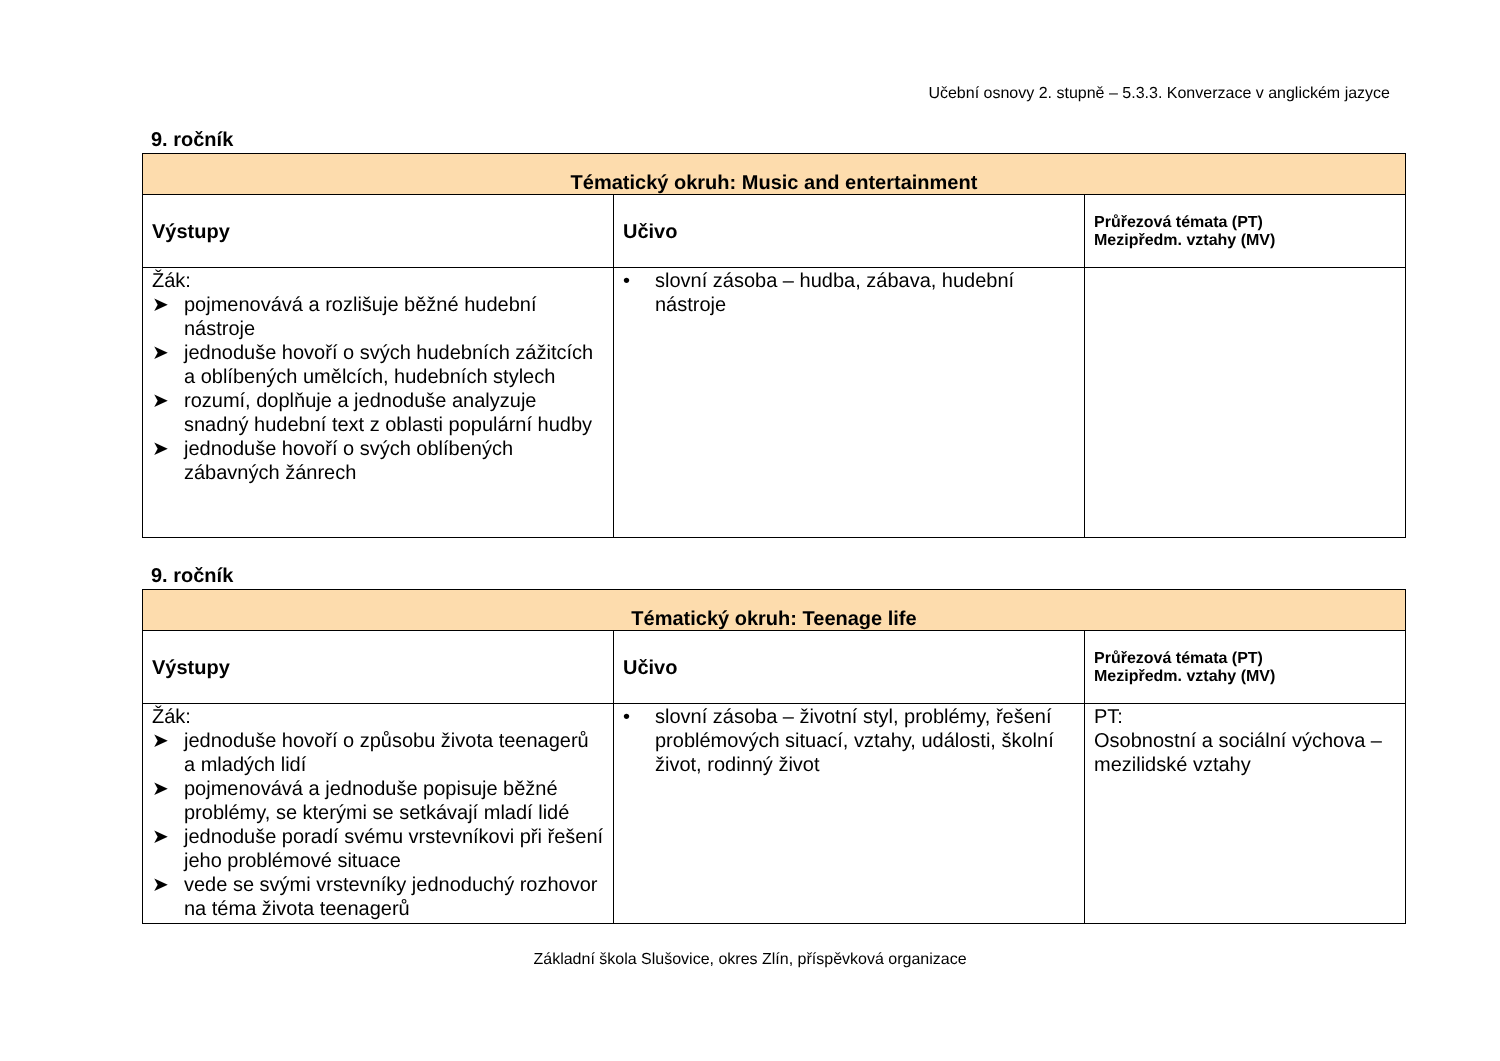Učební osnovy 2. stupně – 5.3.3. Konverzace v anglickém jazyce
9. ročník
| Tématický okruh: Music and entertainment | | |
| --- | --- | --- |
| Výstupy | Učivo | Průřezová témata (PT) Mezipředm. vztahy (MV) |
| Žák: ➤ pojmenovává a rozlišuje běžné hudební nástroje ➤ jednoduše hovoří o svých hudebních zážitcích a oblíbených umělcích, hudebních stylech ➤ rozumí, doplňuje a jednoduše analyzuje snadný hudební text z oblasti populární hudby ➤ jednoduše hovoří o svých oblíbených zábavných žánrech | • slovní zásoba – hudba, zábava, hudební nástroje | |
9. ročník
| Tématický okruh: Teenage life | | |
| --- | --- | --- |
| Výstupy | Učivo | Průřezová témata (PT) Mezipředm. vztahy (MV) |
| Žák: ➤ jednoduše hovoří o způsobu života teenagerů a mladých lidí ➤ pojmenovává a jednoduše popisuje běžné problémy, se kterými se setkávají mladí lidé ➤ jednoduše poradí svému vrstevníkovi při řešení jeho problémové situace ➤ vede se svými vrstevníky jednoduchý rozhovor na téma života teenagerů | • slovní zásoba – životní styl, problémy, řešení problémových situací, vztahy, události, školní život, rodinný život | PT: Osobnostní a sociální výchova – mezilidské vztahy |
Základní škola Slušovice, okres Zlín, příspěvková organizace